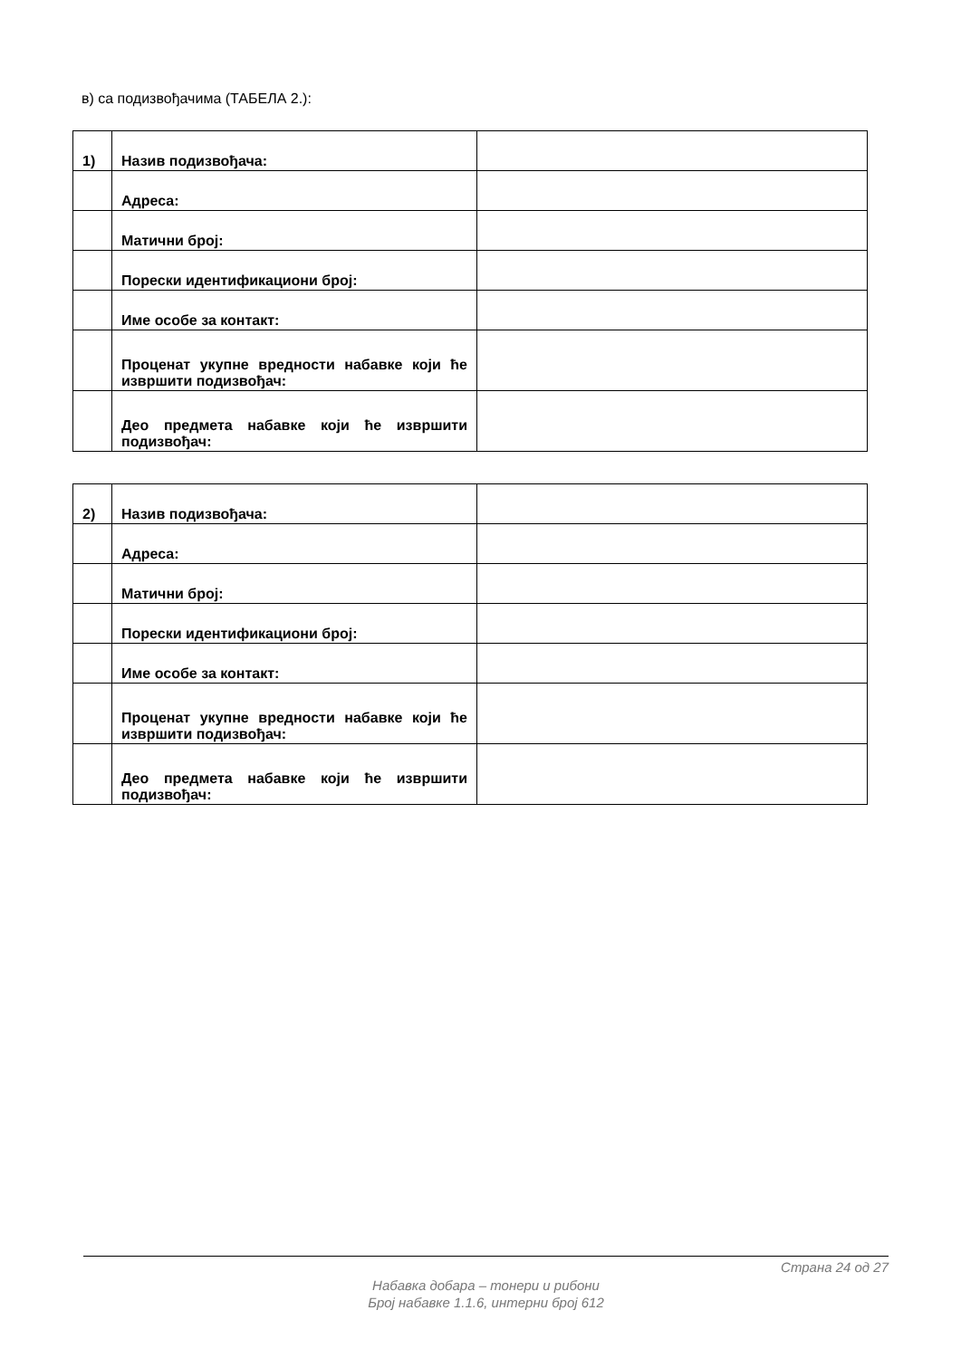в) са подизвођачима (ТАБЕЛА 2.):
| 1) | Назив подизвођача: | |
| | Адреса: | |
| | Матични број: | |
| | Порески идентификациони број: | |
| | Име особе за контакт: | |
| | Проценат укупне вредности набавке који ће извршити подизвођач: | |
| | Део предмета набавке који ће извршити подизвођач: | |
| 2) | Назив подизвођача: | |
| | Адреса: | |
| | Матични број: | |
| | Порески идентификациони број: | |
| | Име особе за контакт: | |
| | Проценат укупне вредности набавке који ће извршити подизвођач: | |
| | Део предмета набавке који ће извршити подизвођач: | |
Страна 24 од 27
Набавка добара – тонери и рибони
Број набавке 1.1.6, интерни број 612